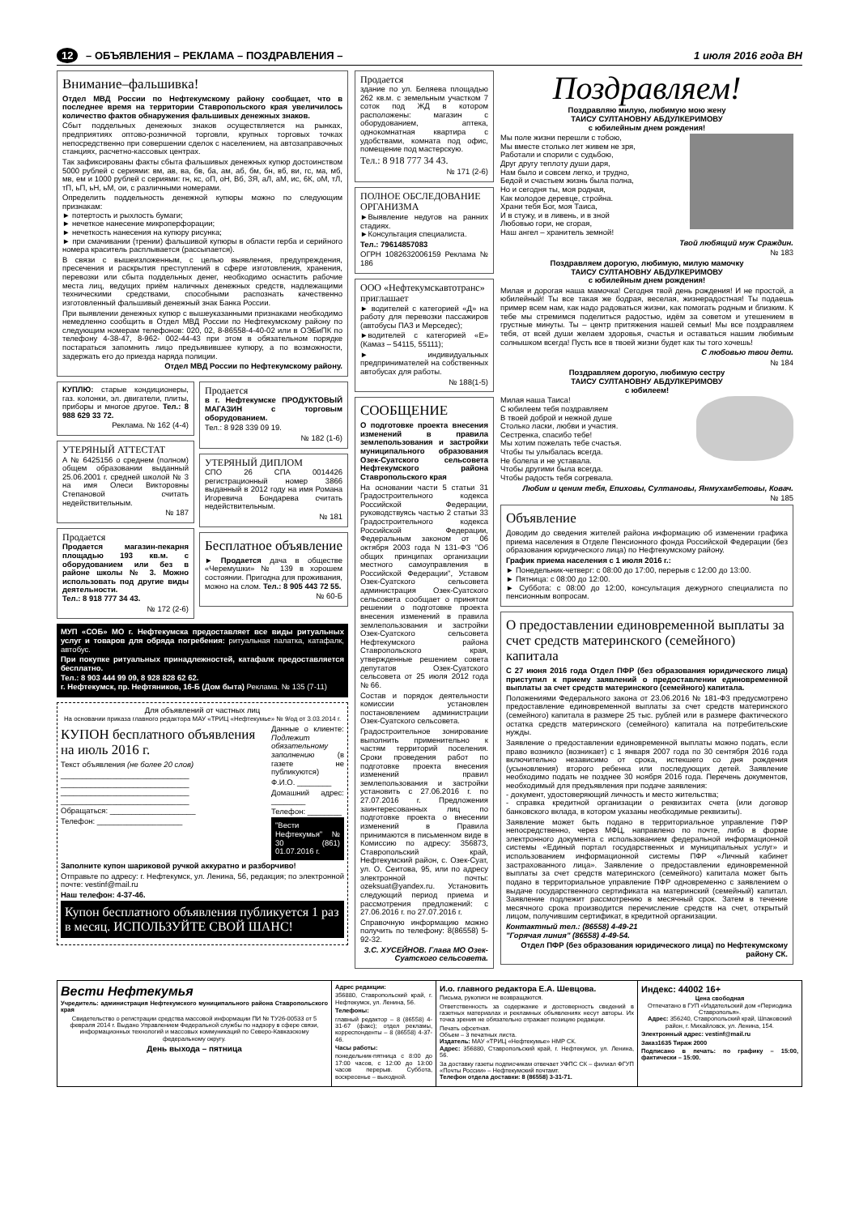12 – ОБЪЯВЛЕНИЯ – РЕКЛАМА – ПОЗДРАВЛЕНИЯ –
1 июля 2016 года ВН
Внимание–фальшивка!
Отдел МВД России по Нефтекумскому району сообщает, что в последнее время на территории Ставропольского края увеличилось количество фактов обнаружения фальшивых денежных знаков.
Сбыт поддельных денежных знаков осуществляется на рынках, предприятиях оптово-розничной торговли, крупных торговых точках непосредственно при совершении сделок с населением, на автозаправочных станциях, расчетно-кассовых центрах.
Так зафиксированы факты сбыта фальшивых денежных купюр достоинством 5000 рублей с сериями: вм, ав, ва, бв, ба, ам, аб, бм, бн, вб, ви, гс, ма, мб, мв, ем и 1000 рублей с сериями: гн, кс, оП, оН, Вб, 3Я, аЛ, аМ, ис, 6К, оМ, тЛ, тП, ьП, ьН, ьМ, ои, с различными номерами.
Определить поддельность денежной купюры можно по следующим признакам:
► потертость и рыхлость бумаги;
► нечеткое нанесение микроперфорации;
► нечеткость нанесения на купюру рисунка;
► при смачивании (трении) фальшивой купюры в области герба и серийного номера краситель расплывается (рассыпается).
В связи с вышеизложенным, с целью выявления, предупреждения, пресечения и раскрытия преступлений в сфере изготовления, хранения, перевозки или сбыта поддельных денег, необходимо оснастить рабочие места лиц, ведущих приём наличных денежных средств, надлежащими техническими средствами, способными распознать качественно изготовленный фальшивый денежный знак Банка России.
При выявлении денежных купюр с вышеуказанными признаками необходимо немедленно сообщить в Отдел МВД России по Нефтекумскому району по следующим номерам телефонов: 020, 02, 8-86558-4-40-02 или в ОЭБиПК по телефону 4-38-47, 8-962- 002-44-43 при этом в обязательном порядке постараться запомнить лицо предъявившее купюру, а по возможности, задержать его до приезда наряда полиции.
Отдел МВД России по Нефтекумскому району.
КУПЛЮ: старые кондиционеры, газ. колонки, эл. двигатели, плиты, приборы и многое другое. Тел.: 8 988 629 33 72.
Реклама. № 162 (4-4)
УТЕРЯНЫЙ АТТЕСТАТ
А № 6425156 о среднем (полном) общем образовании выданный 25.06.2001 г. средней школой № 3 на имя Олеси Викторовны Степановой считать недействительным.
№ 187
Продается
Продается магазин-пекарня площадью 193 кв.м. с оборудованием или без в районе школы № 3. Можно использовать под другие виды деятельности.
Тел.: 8 918 777 34 43.
№ 172 (2-6)
Продается
в г. Нефтекумске ПРОДУКТОВЫЙ МАГАЗИН с торговым оборудованием.
Тел.: 8 928 339 09 19.
№ 182 (1-6)
УТЕРЯНЫЙ ДИПЛОМ
СПО 26 СПА 0014426 регистрационный номер 3866 выданный в 2012 году на имя Романа Игоревича Бондарева считать недействительным.
№ 181
Бесплатное объявление
► Продается дача в обществе «Черемушки» № 139 в хорошем состоянии. Пригодна для проживания, можно на слом. Тел.: 8 905 443 72 55.
№ 60-Б
МУП «СОБ» МО г. Нефтекумска предоставляет все виды ритуальных услуг и товаров для обряда погребения: ритуальная палатка, катафалк, автобус.
При покупке ритуальных принадлежностей, катафалк предоставляется бесплатно.
Тел.: 8 903 444 99 09, 8 928 828 62 62.
г. Нефтекумск, пр. Нефтяников, 16-Б (Дом быта) Реклама. № 135 (7-11)
Для объявлений от частных лиц
На основании приказа главного редактора МАУ «ТРИЦ «Нефтекумье» № 9/од от 3.03.2014 г.
КУПОН бесплатного объявления на июль 2016 г.
Текст объявления (не более 20 слов)
______________________________
______________________________
______________________________
______________________________
Обращаться: ____________________
Телефон: ____________________
Данные о клиенте: Подлежит обязательному заполнению (в газете не публикуются)
Ф.И.О. ________
Домашний адрес: ________
Телефон: ________
"Вести Нефтекумья" № 30 (861) 01.07.2016 г.
Заполните купон шариковой ручкой аккуратно и разборчиво!
Отправьте по адресу: г. Нефтекумск, ул. Ленина, 56, редакция; по электронной почте: vestinf@mail.ru
Наш телефон: 4-37-46.
Купон бесплатного объявления публикуется 1 раз в месяц. ИСПОЛЬЗУЙТЕ СВОЙ ШАНС!
Продается
здание по ул. Беляева площадью 262 кв.м. с земельным участком 7 соток под ЖД в котором расположены: магазин с оборудованием, аптека, однокомнатная квартира с удобствами, комната под офис, помещение под мастерскую.
Тел.: 8 918 777 34 43.
№ 171 (2-6)
ПОЛНОЕ ОБСЛЕДОВАНИЕ ОРГАНИЗМА
►Выявление недугов на ранних стадиях.
►Консультация специалиста.
Тел.: 79614857083
ОГРН 1082632006159 Реклама № 186
ООО «Нефтекумскавтотранс» приглашает
► водителей с категорией «Д» на работу для перевозки пассажиров (автобусы ПАЗ и Мерседес);
►водителей с категорией «Е» (Камаз – 54115, 55111);
► индивидуальных предпринимателей на собственных автобусах для работы.
№ 188(1-5)
СООБЩЕНИЕ
О подготовке проекта внесения изменений в правила землепользования и застройки муниципального образования Озек-Суатского сельсовета Нефтекумского района Ставропольского края
На основании части 5 статьи 31 Градостроительного кодекса Российской Федерации, руководствуясь частью 2 статьи 33 Градостроительного кодекса Российской Федерации, Федеральным законом от 06 октября 2003 года N 131-ФЗ "Об общих принципах организации местного самоуправления в Российской Федерации", Уставом Озек-Суатского сельсовета администрация Озек-Суатского сельсовета сообщает о принятом решении о подготовке проекта внесения изменений в правила землепользования и застройки Озек-Суатского сельсовета Нефтекумского района Ставропольского края, утвержденные решением совета депутатов Озек-Суатского сельсовета от 25 июля 2012 года № 66.
Состав и порядок деятельности комиссии установлен постановлением администрации Озек-Суатского сельсовета.
Градостроительное зонирование выполнить применительно к частям территорий поселения. Сроки проведения работ по подготовке проекта внесения изменений правил землепользования и застройки установить с 27.06.2016 г. по 27.07.2016 г. Предложения заинтересованных лиц по подготовке проекта о внесении изменений в Правила принимаются в письменном виде в Комиссию по адресу: 356873, Ставропольский край, Нефтекумский район, с. Озек-Суат, ул. О. Сеитова, 95, или по адресу электронной почты: ozeksuat@yandex.ru. Установить следующий период приема и рассмотрения предложений: с 27.06.2016 г. по 27.07.2016 г.
Справочную информацию можно получить по телефону: 8(86558) 5-92-32.
З.С. ХУСЕЙНОВ. Глава МО Озек-Суатского сельсовета.
Поздравляем!
Поздравляю милую, любимую мою жену
ТАИСУ СУЛТАНОВНУ АБДУЛКЕРИМОВУ
с юбилейным днем рождения!
Мы поле жизни перешли с тобою,
Мы вместе столько лет живем не зря,
Работали и спорили с судьбою,
Друг другу теплоту души даря,
Нам было и совсем легко, и трудно,
Бедой и счастьем жизнь была полна,
Но и сегодня ты, моя родная,
Как молодое деревце, стройна.
Храни тебя Бог, моя Таиса,
И в стужу, и в ливень, и в зной
Любовью гори, не сгорая,
Наш ангел – хранитель земной!
Твой любящий муж Сраждин.
№ 183
Поздравляем дорогую, любимую, милую мамочку
ТАИСУ СУЛТАНОВНУ АБДУЛКЕРИМОВУ
с юбилейным днем рождения!
Милая и дорогая наша мамочка! Сегодня твой день рождения! И не простой, а юбилейный! Ты все такая же бодрая, веселая, жизнерадостная! Ты подаешь пример всем нам, как надо радоваться жизни, как помогать родным и близким. К тебе мы стремимся поделиться радостью, идём за советом и утешением в грустные минуты. Ты – центр притяжения нашей семьи! Мы все поздравляем тебя, от всей души желаем здоровья, счастья и оставаться нашим любимым солнышком всегда! Пусть все в твоей жизни будет как ты того хочешь!
С любовью твои дети.
№ 184
Поздравляем дорогую, любимую сестру
ТАИСУ СУЛТАНОВНУ АБДУЛКЕРИМОВУ
с юбилеем!
Милая наша Таиса!
С юбилеем тебя поздравляем
В твоей доброй и нежной душе
Столько ласки, любви и участия.
Сестренка, спасибо тебе!
Мы хотим пожелать тебе счастья.
Чтобы ты улыбалась всегда.
Не болела и не уставала.
Чтобы другими была всегда.
Чтобы радость тебя согревала.
Любим и ценим тебя, Епиховы, Султановы, Янмухамбетовы, Ковач.
№ 185
Объявление
Доводим до сведения жителей района информацию об изменении графика приема населения в Отделе Пенсионного фонда Российской Федерации (без образования юридического лица) по Нефтекумскому району.
График приема населения с 1 июля 2016 г.:
► Понедельник-четверг: с 08:00 до 17:00, перерыв с 12:00 до 13:00.
► Пятница: с 08:00 до 12:00.
► Суббота: с 08:00 до 12:00, консультация дежурного специалиста по пенсионным вопросам.
О предоставлении единовременной выплаты за счет средств материнского (семейного) капитала
С 27 июня 2016 года Отдел ПФР (без образования юридического лица) приступил к приему заявлений о предоставлении единовременной выплаты за счет средств материнского (семейного) капитала.
Положениями Федерального закона от 23.06.2016 № 181-ФЗ предусмотрено предоставление единовременной выплаты за счет средств материнского (семейного) капитала в размере 25 тыс. рублей или в размере фактического остатка средств материнского (семейного) капитала на потребительские нужды.
Заявление о предоставлении единовременной выплаты можно подать, если право возникло (возникает) с 1 января 2007 года по 30 сентября 2016 года включительно независимо от срока, истекшего со дня рождения (усыновления) второго ребенка или последующих детей. Заявление необходимо подать не позднее 30 ноября 2016 года. Перечень документов, необходимый для предъявления при подаче заявления:
- документ, удостоверяющий личность и место жительства;
- справка кредитной организации о реквизитах счета (или договор банковского вклада, в котором указаны необходимые реквизиты).
Заявление может быть подано в территориальное управление ПФР непосредственно, через МФЦ, направлено по почте, либо в форме электронного документа с использованием федеральной информационной системы «Единый портал государственных и муниципальных услуг» и использованием информационной системы ПФР «Личный кабинет застрахованного лица». Заявление о предоставлении единовременной выплаты за счет средств материнского (семейного) капитала может быть подано в территориальное управление ПФР одновременно с заявлением о выдаче государственного сертификата на материнский (семейный) капитал. Заявление подлежит рассмотрению в месячный срок. Затем в течение месячного срока производится перечисление средств на счет, открытый лицом, получившим сертификат, в кредитной организации.
Контактный тел.: (86558) 4-49-21
"Горячая линия" (86558) 4-49-54.
Отдел ПФР (без образования юридического лица) по Нефтекумскому району СК.
Вести Нефтекумья
Учредитель: администрация Нефтекумского муниципального района Ставропольского края
Свидетельство о регистрации средства массовой информации ПИ № ТУ26-00533 от 5 февраля 2014 г. Выдано Управлением Федеральной службы по надзору в сфере связи, информационных технологий и массовых коммуникаций по Северо-Кавказскому федеральному округу.
День выхода – пятница
Адрес редакции:
356880, Ставропольский край, г. Нефтекумск, ул. Ленина, 56.
Телефоны:
главный редактор – 8 (86558) 4-31-67 (факс); отдел рекламы, корреспонденты – 8 (86558) 4-37-46.
Часы работы:
понедельник-пятница с 8:00 до 17:00 часов, с 12:00 до 13:00 часов перерыв. Суббота, воскресенье – выходной.
И.о. главного редактора Е.А. Шевцова.
Письма, рукописи не возвращаются.
Ответственность за содержание и достоверность сведений в газетных материалах и рекламных объявлениях несут авторы. Их точка зрения не обязательно отражает позицию редакции.
Печать офсетная.
Объем – 3 печатных листа.
Издатель: МАУ «ТРИЦ «Нефтекумье» НМР СК.
Адрес: 356880, Ставропольский край, г. Нефтекумск, ул. Ленина, 56.
За доставку газеты подписчикам отвечает УФПС СК – филиал ФГУП «Почты России» – Нефтекумский почтамт.
Телефон отдела доставки: 8 (86558) 3-31-71.
Индекс: 44002 16+
Цена свободная
Отпечатано в ГУП «Издательский дом «Периодика Ставрополья».
Адрес: 356240, Ставропольский край, Шпаковский район, г. Михайловск, ул. Ленина, 154.
Электронный адрес: vestinf@mail.ru
Заказ1635 Тираж 2000
Подписано в печать: по графику – 15:00, фактически – 15:00.